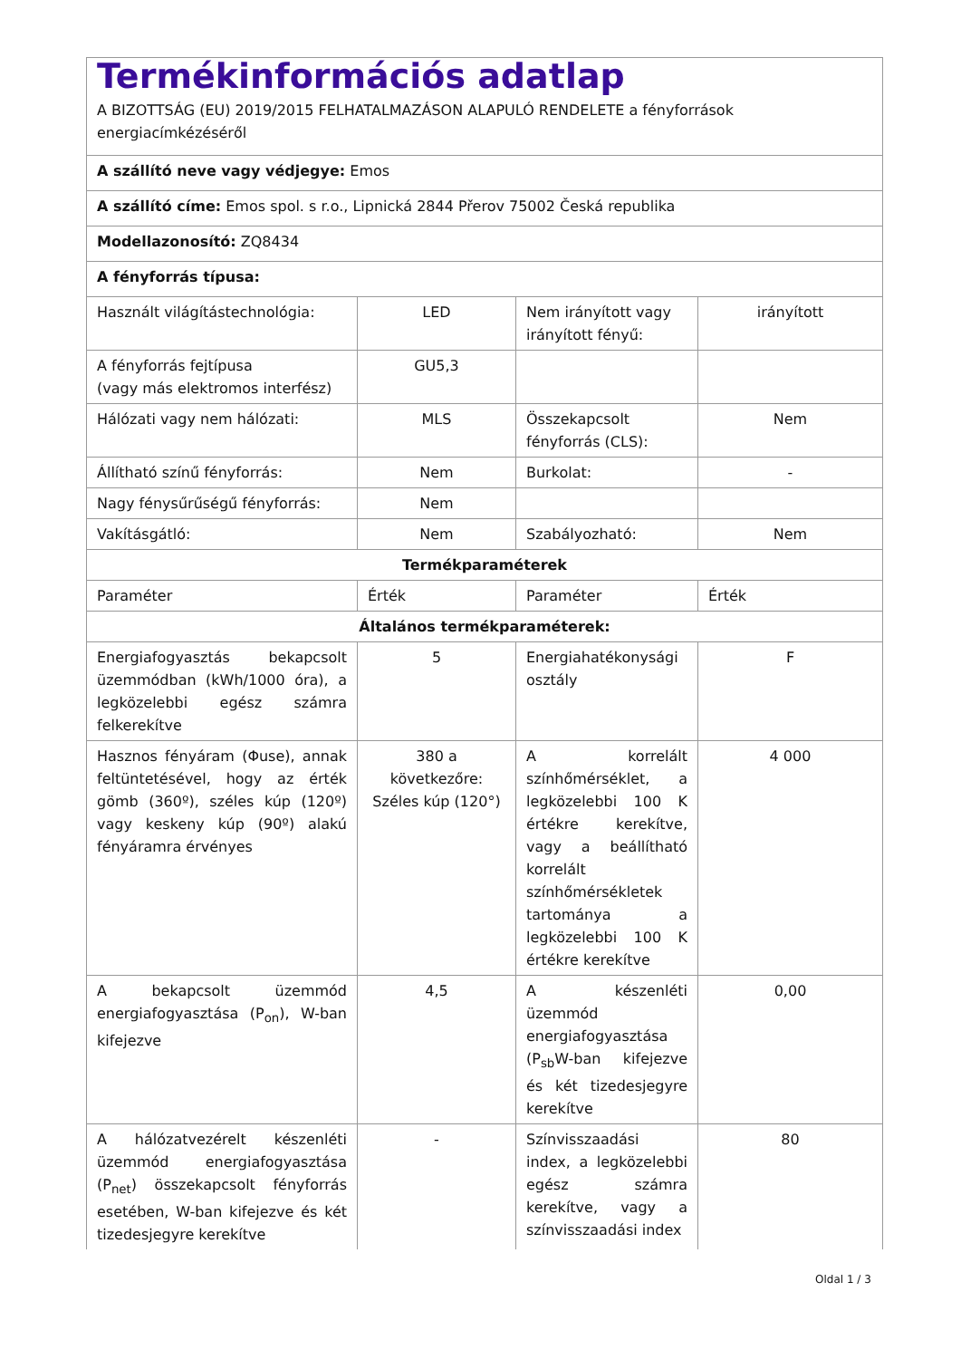| Termékinformációs adatlap A BIZOTTSÁG (EU) 2019/2015 FELHATALMAZÁSON ALAPULÓ RENDELETE a fényforrások energiacímkézéséről | | | |
| A szállító neve vagy védjegye: Emos | | | |
| A szállító címe: Emos spol. s r.o., Lipnická 2844 Přerov 75002 Česká republika | | | |
| Modellazonosító: ZQ8434 | | | |
| A fényforrás típusa: | | | |
| Használt világítástechnológia: | LED | Nem irányított vagy irányított fényű: | irányított |
| A fényforrás fejtípusa (vagy más elektromos interfész) | GU5,3 | | |
| Hálózati vagy nem hálózati: | MLS | Összekapcsolt fényforrás (CLS): | Nem |
| Állítható színű fényforrás: | Nem | Burkolat: | - |
| Nagy fénysűrűségű fényforrás: | Nem | | |
| Vakításgátló: | Nem | Szabályozható: | Nem |
| Termékparaméterek | | | |
| Paraméter | Érték | Paraméter | Érték |
| Általános termékparaméterek: | | | |
| Energiafogyasztás bekapcsolt üzemmódban (kWh/1000 óra), a legközelebbi egész számra felkerekítve | 5 | Energiahatékonysági osztály | F |
| Hasznos fényáram (Φuse), annak feltüntetésével, hogy az érték gömb (360º), széles kúp (120º) vagy keskeny kúp (90º) alakú fényáramra érvényes | 380 a következőre: Széles kúp (120°) | A korrelált színhőmérséklet, a legközelebbi 100 K értékre kerekítve, vagy a beállítható korrelált színhőmérsékletek tartománya a legközelebbi 100 K értékre kerekítve | 4 000 |
| A bekapcsolt üzemmód energiafogyasztása (P<sub>on</sub>), W-ban kifejezve | 4,5 | A készenléti üzemmód energiafogyasztása (P<sub>sb</sub>W-ban kifejezve és két tizedesjegyre kerekítve | 0,00 |
| A hálózatvezérelt készenléti üzemmód energiafogyasztása (P<sub>net</sub>) összekapcsolt fényforrás esetében, W-ban kifejezve és két tizedesjegyre kerekítve | - | Színvisszaadási index, a legközelebbi egész számra kerekítve, vagy a színvisszaadási index | 80 |
Oldal 1 / 3